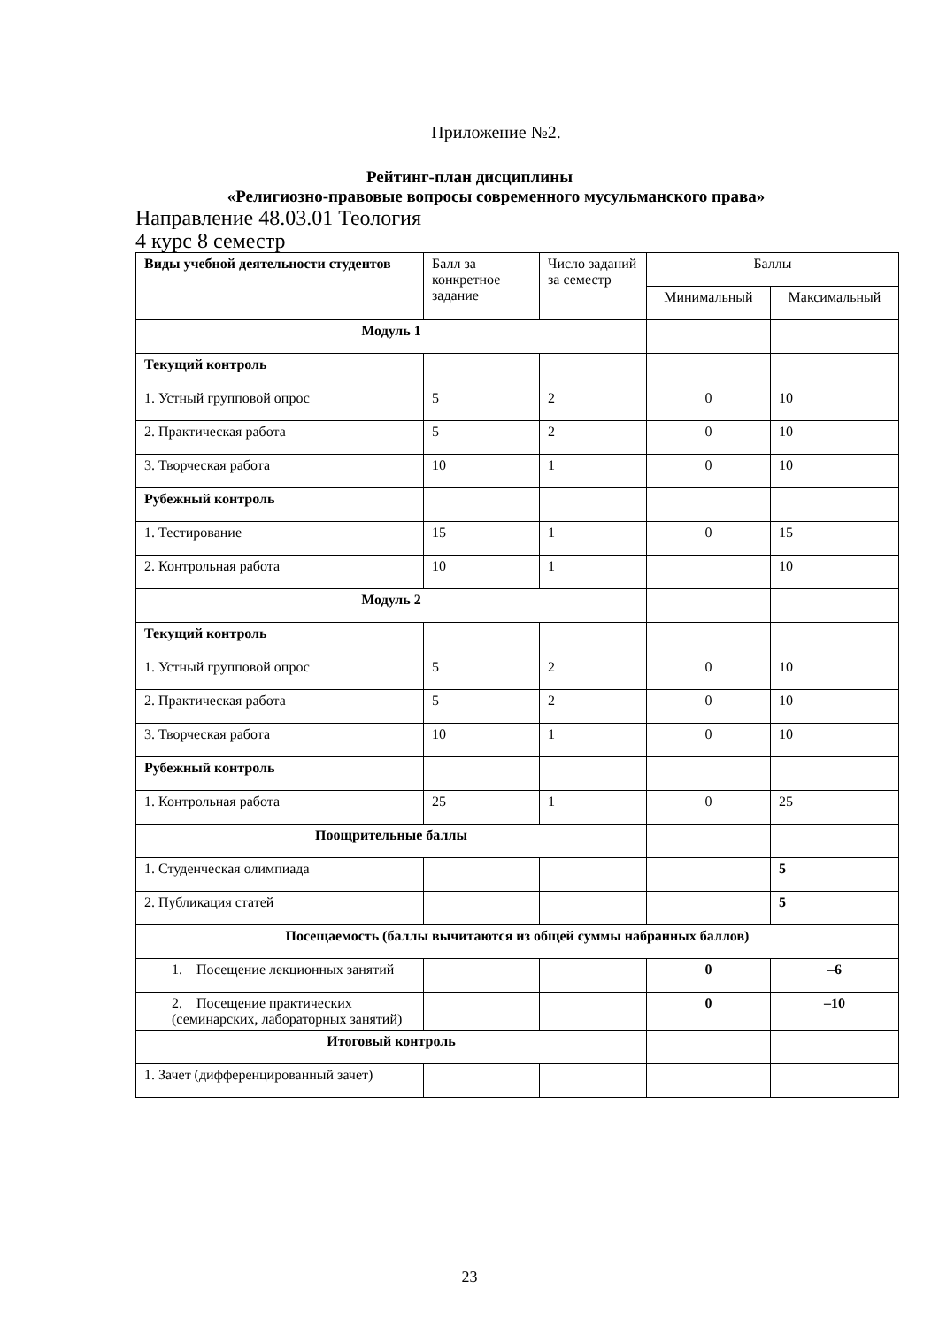Приложение №2.
Рейтинг-план дисциплины
«Религиозно-правовые вопросы современного мусульманского права»
Направление 48.03.01 Теология
4 курс 8 семестр
| Виды учебной деятельности студентов | Балл за конкретное задание | Число заданий за семестр | Баллы | |
| --- | --- | --- | --- | --- |
| | | | Минимальный | Максимальный |
| Модуль 1 | | | | |
| Текущий контроль | | | | |
| 1. Устный групповой опрос | 5 | 2 | 0 | 10 |
| 2. Практическая работа | 5 | 2 | 0 | 10 |
| 3. Творческая работа | 10 | 1 | 0 | 10 |
| Рубежный контроль | | | | |
| 1. Тестирование | 15 | 1 | 0 | 15 |
| 2. Контрольная работа | 10 | 1 | | 10 |
| Модуль 2 | | | | |
| Текущий контроль | | | | |
| 1. Устный групповой опрос | 5 | 2 | 0 | 10 |
| 2. Практическая работа | 5 | 2 | 0 | 10 |
| 3. Творческая работа | 10 | 1 | 0 | 10 |
| Рубежный контроль | | | | |
| 1. Контрольная работа | 25 | 1 | 0 | 25 |
| Поощрительные баллы | | | | |
| 1. Студенческая олимпиада | | | | 5 |
| 2. Публикация статей | | | | 5 |
| Посещаемость (баллы вычитаются из общей суммы набранных баллов) | | | | |
| 1. Посещение лекционных занятий | | | 0 | –6 |
| 2. Посещение практических (семинарских, лабораторных занятий) | | | 0 | –10 |
| Итоговый контроль | | | | |
| 1. Зачет (дифференцированный зачет) | | | | |
23